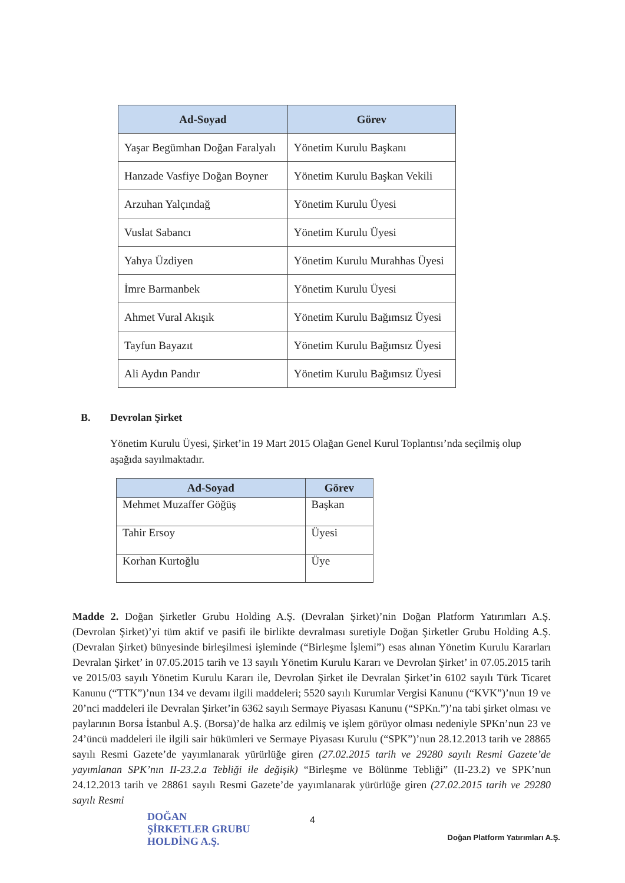| Ad-Soyad | Görev |
| --- | --- |
| Yaşar Begümhan Doğan Faralyalı | Yönetim Kurulu Başkanı |
| Hanzade Vasfiye Doğan Boyner | Yönetim Kurulu Başkan Vekili |
| Arzuhan Yalçındağ | Yönetim Kurulu Üyesi |
| Vuslat Sabancı | Yönetim Kurulu Üyesi |
| Yahya Üzdiyen | Yönetim Kurulu Murahhas Üyesi |
| İmre Barmanbek | Yönetim Kurulu Üyesi |
| Ahmet Vural Akışık | Yönetim Kurulu Bağımsız Üyesi |
| Tayfun Bayazıt | Yönetim Kurulu Bağımsız Üyesi |
| Ali Aydın Pandır | Yönetim Kurulu Bağımsız Üyesi |
B. Devrolan Şirket
Yönetim Kurulu Üyesi, Şirket’in 19 Mart 2015 Olağan Genel Kurul Toplantısı’nda seçilmiş olup aşağıda sayılmaktadır.
| Ad-Soyad | Görev |
| --- | --- |
| Mehmet Muzaffer Göğüş | Başkan |
| Tahir Ersoy | Üyesi |
| Korhan Kurtoğlu | Üye |
Madde 2. Doğan Şirketler Grubu Holding A.Ş. (Devralan Şirket)’nin Doğan Platform Yatırımları A.Ş. (Devrolan Şirket)’yi tüm aktif ve pasifi ile birlikte devralması suretiyle Doğan Şirketler Grubu Holding A.Ş. (Devralan Şirket) bünyesinde birleşilmesi işleminde (“Birleşme İşlemi”) esas alınan Yönetim Kurulu Kararları Devralan Şirket’ in 07.05.2015 tarih ve 13 sayılı Yönetim Kurulu Kararı ve Devrolan Şirket’ in 07.05.2015 tarih ve 2015/03 sayılı Yönetim Kurulu Kararı ile, Devrolan Şirket ile Devralan Şirket’in 6102 sayılı Türk Ticaret Kanunu (“TTK”)’nun 134 ve devamı ilgili maddeleri; 5520 sayılı Kurumlar Vergisi Kanunu (“KVK”)’nun 19 ve 20’nci maddeleri ile Devralan Şirket’in 6362 sayılı Sermaye Piyasası Kanunu (“SPKn.”)’na tabi şirket olması ve paylarının Borsa İstanbul A.Ş. (Borsa)’de halka arz edilmiş ve işlem görüyor olması nedeniyle SPKn’nun 23 ve 24’üncü maddeleri ile ilgili sair hükümleri ve Sermaye Piyasası Kurulu (“SPK”)’nun 28.12.2013 tarih ve 28865 sayılı Resmi Gazete’de yayımlanarak yürürlüğe giren (27.02.2015 tarih ve 29280 sayılı Resmi Gazete’de yayımlanan SPK’nın II-23.2.a Tebliği ile değişik) “Birleşme ve Bölünme Tebliği” (II-23.2) ve SPK’nun 24.12.2013 tarih ve 28861 sayılı Resmi Gazete’de yayımlanarak yürürlüğe giren (27.02.2015 tarih ve 29280 sayılı Resmi
4
DOĞAN
ŞİRKETLER GRUBU
HOLDİNG A.Ş.
Doğan Platform Yatırımları A.Ş.